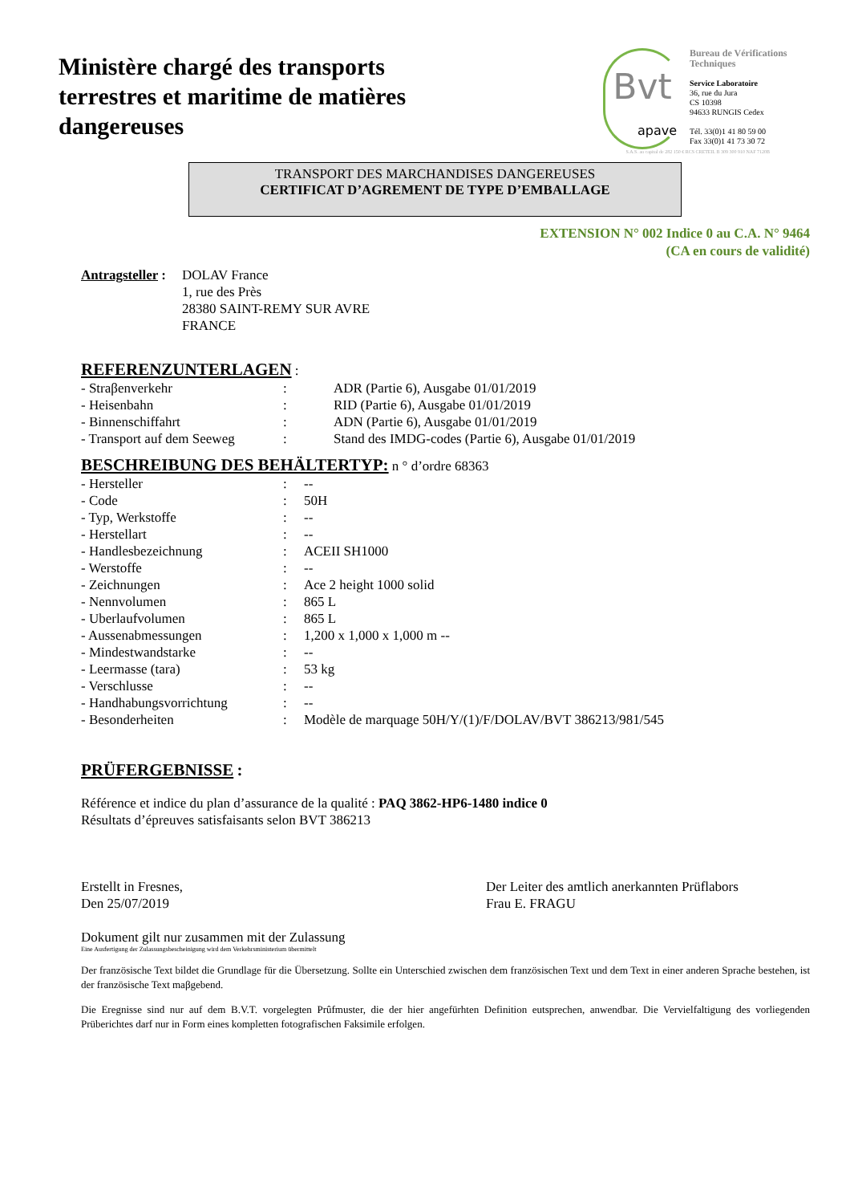Ministère chargé des transports
terrestres et maritime de matières
dangereuses
Bvt
apave
Bureau de Vérifications Techniques
Service Laboratoire
36, rue du Jura
CS 10398
94633 RUNGIS Cedex
Tél. 33(0)1 41 80 59 00
Fax 33(0)1 41 73 30 72
S.A.S. au capital de 282 150 € RCS CRETEIL B 309 300 910 NAF 7120B
TRANSPORT DES MARCHANDISES DANGEREUSES
CERTIFICAT D’AGREMENT DE TYPE D’EMBALLAGE
EXTENSION N° 002 Indice 0 au C.A. N° 9464
(CA en cours de validité)
| Antragsteller : | DOLAV France 1, rue des Près 28380 SAINT-REMY SUR AVRE FRANCE |
REFERENZUNTERLAGEN
:
| - Straβenverkehr | : | ADR (Partie 6), Ausgabe 01/01/2019 |
| - Heisenbahn | : | RID (Partie 6), Ausgabe 01/01/2019 |
| - Binnenschiffahrt | : | ADN (Partie 6), Ausgabe 01/01/2019 |
| - Transport auf dem Seeweg | : | Stand des IMDG-codes (Partie 6), Ausgabe 01/01/2019 |
BESCHREIBUNG DES BEHÄLTERTYP:
n ° d’ordre 68363
| - Hersteller | : | -- |
| - Code | : | 50H |
| - Typ, Werkstoffe | : | -- |
| - Herstellart | : | -- |
| - Handlesbezeichnung | : | ACEII SH1000 |
| - Werstoffe | : | -- |
| - Zeichnungen | : | Ace 2 height 1000 solid |
| - Nennvolumen | : | 865 L |
| - Uberlaufvolumen | : | 865 L |
| - Aussenabmessungen | : | 1,200 x 1,000 x 1,000 m -- |
| - Mindestwandstarke | : | -- |
| - Leermasse (tara) | : | 53 kg |
| - Verschlusse | : | -- |
| - Handhabungsvorrichtung | : | -- |
| - Besonderheiten | : | Modèle de marquage 50H/Y/(1)/F/DOLAV/BVT 386213/981/545 |
PRÜFERGEBNISSE
:
Référence et indice du plan d’assurance de la qualité : PAQ 3862-HP6-1480 indice 0
Résultats d’épreuves satisfaisants selon BVT 386213
Erstellt in Fresnes,
Den 25/07/2019
Der Leiter des amtlich anerkannten Prüflabors
Frau E. FRAGU
Dokument gilt nur zusammen mit der Zulassung
Eine Ausfertigung der Zulassungsbescheinigung wird dem Verkehrsministerium übermittelt
Der französische Text bildet die Grundlage für die Übersetzung. Sollte ein Unterschied zwischen dem französischen Text und dem Text in einer anderen Sprache bestehen, ist der französische Text maβgebend.
Die Eregnisse sind nur auf dem B.V.T. vorgelegten Prûfmuster, die der hier angefürhten Definition eutsprechen, anwendbar. Die Vervielfaltigung des vorliegenden Prüberichtes darf nur in Form eines kompletten fotografischen Faksimile erfolgen.